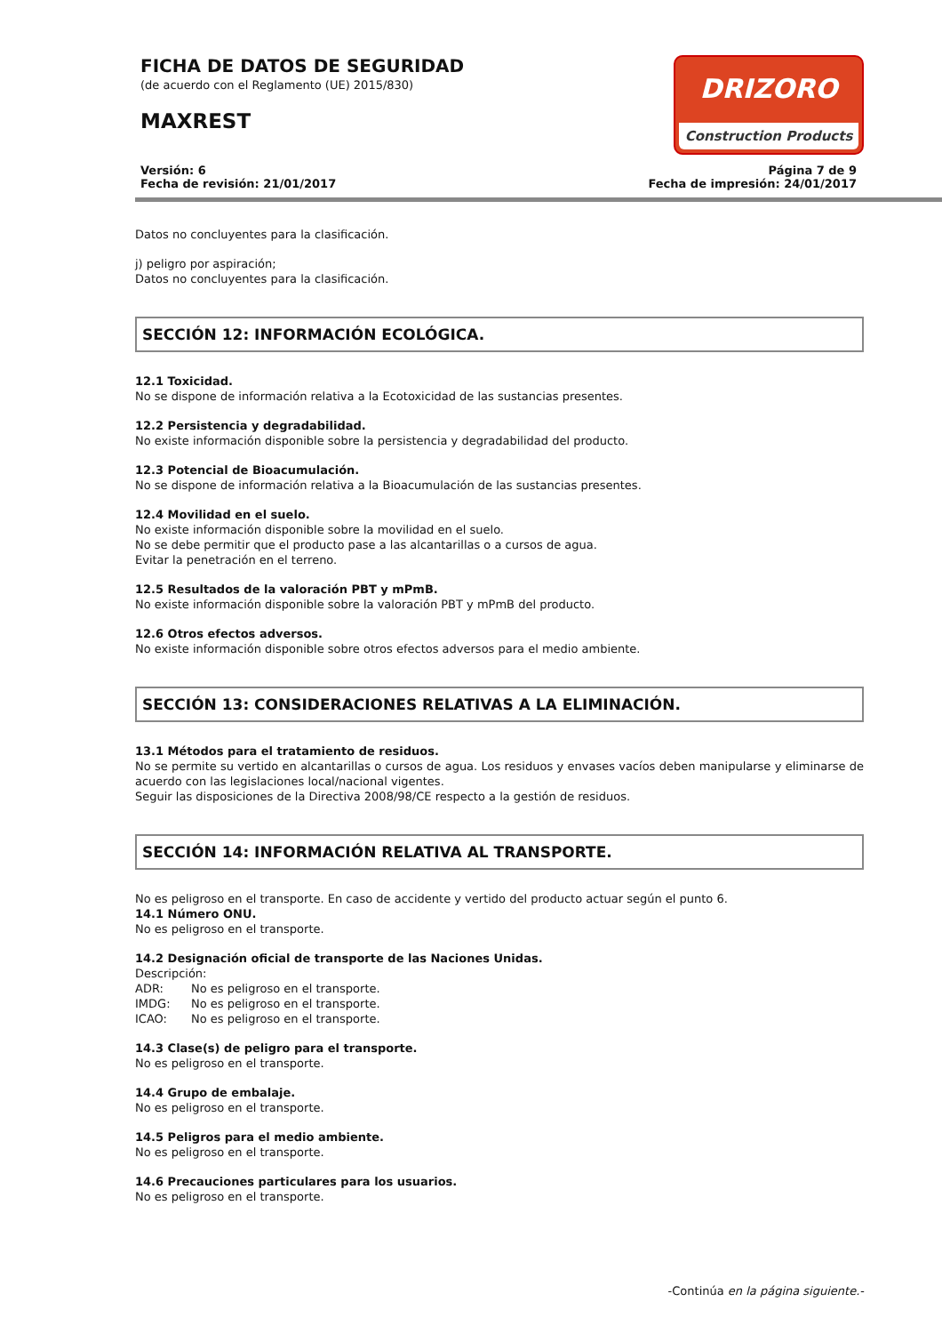FICHA DE DATOS DE SEGURIDAD
(de acuerdo con el Reglamento (UE) 2015/830)
MAXREST
DRIZORO
Construction Products
Versión: 6
Fecha de revisión: 21/01/2017
Página 7 de 9
Fecha de impresión: 24/01/2017
Datos no concluyentes para la clasificación.
j) peligro por aspiración;
Datos no concluyentes para la clasificación.
SECCIÓN 12: INFORMACIÓN ECOLÓGICA.
12.1 Toxicidad.
No se dispone de información relativa a la Ecotoxicidad de las sustancias presentes.
12.2 Persistencia y degradabilidad.
No existe información disponible sobre la persistencia y degradabilidad del producto.
12.3 Potencial de Bioacumulación.
No se dispone de información relativa a la Bioacumulación de las sustancias presentes.
12.4 Movilidad en el suelo.
No existe información disponible sobre la movilidad en el suelo.
No se debe permitir que el producto pase a las alcantarillas o a cursos de agua.
Evitar la penetración en el terreno.
12.5 Resultados de la valoración PBT y mPmB.
No existe información disponible sobre la valoración PBT y mPmB del producto.
12.6 Otros efectos adversos.
No existe información disponible sobre otros efectos adversos para el medio ambiente.
SECCIÓN 13: CONSIDERACIONES RELATIVAS A LA ELIMINACIÓN.
13.1 Métodos para el tratamiento de residuos.
No se permite su vertido en alcantarillas o cursos de agua. Los residuos y envases vacíos deben manipularse y eliminarse de acuerdo con las legislaciones local/nacional vigentes.
Seguir las disposiciones de la Directiva 2008/98/CE respecto a la gestión de residuos.
SECCIÓN 14: INFORMACIÓN RELATIVA AL TRANSPORTE.
No es peligroso en el transporte. En caso de accidente y vertido del producto actuar según el punto 6.
14.1 Número ONU.
No es peligroso en el transporte.
14.2 Designación oficial de transporte de las Naciones Unidas.
Descripción:
ADR: No es peligroso en el transporte.
IMDG: No es peligroso en el transporte.
ICAO: No es peligroso en el transporte.
14.3 Clase(s) de peligro para el transporte.
No es peligroso en el transporte.
14.4 Grupo de embalaje.
No es peligroso en el transporte.
14.5 Peligros para el medio ambiente.
No es peligroso en el transporte.
14.6 Precauciones particulares para los usuarios.
No es peligroso en el transporte.
-Continúa en la página siguiente.-